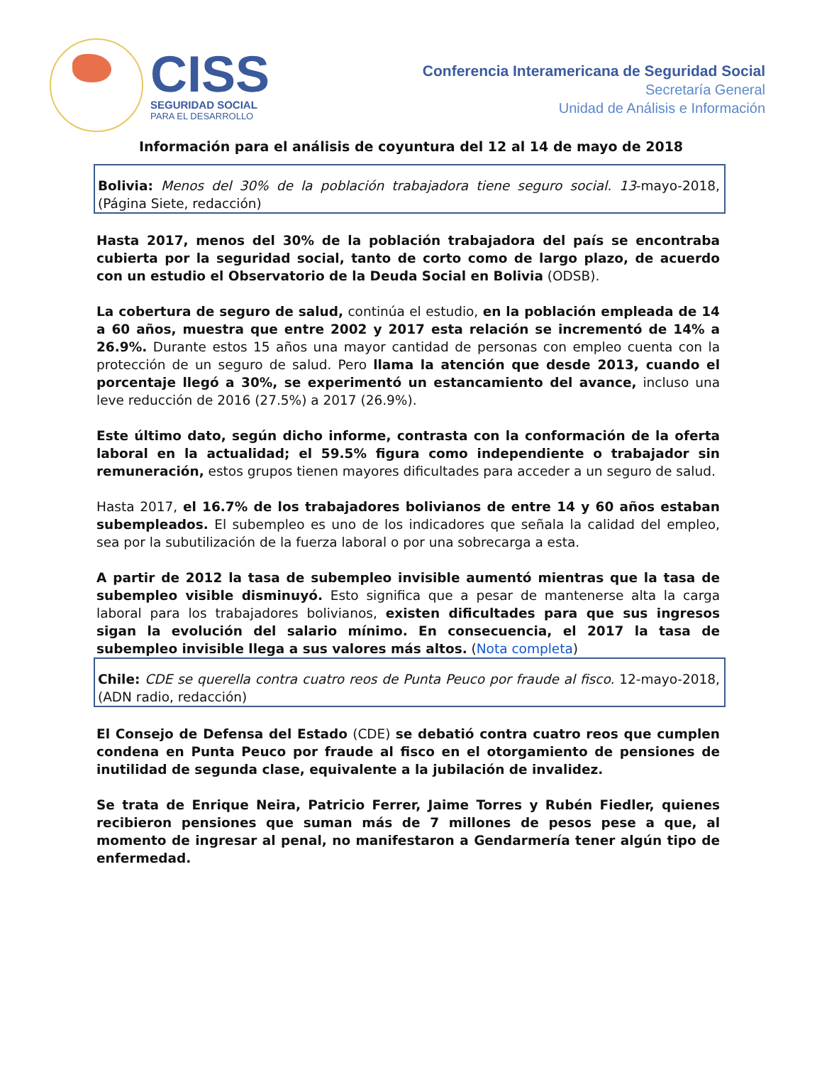CISS
SEGURIDAD SOCIAL
PARA EL DESARROLLO
Conferencia Interamericana de Seguridad Social
Secretaría General
Unidad de Análisis e Información
Información para el análisis de coyuntura del 12 al 14 de mayo de 2018
Bolivia: Menos del 30% de la población trabajadora tiene seguro social. 13-mayo-2018, (Página Siete, redacción)
Hasta 2017, menos del 30% de la población trabajadora del país se encontraba cubierta por la seguridad social, tanto de corto como de largo plazo, de acuerdo con un estudio el Observatorio de la Deuda Social en Bolivia (ODSB).
La cobertura de seguro de salud, continúa el estudio, en la población empleada de 14 a 60 años, muestra que entre 2002 y 2017 esta relación se incrementó de 14% a 26.9%. Durante estos 15 años una mayor cantidad de personas con empleo cuenta con la protección de un seguro de salud. Pero llama la atención que desde 2013, cuando el porcentaje llegó a 30%, se experimentó un estancamiento del avance, incluso una leve reducción de 2016 (27.5%) a 2017 (26.9%).
Este último dato, según dicho informe, contrasta con la conformación de la oferta laboral en la actualidad; el 59.5% figura como independiente o trabajador sin remuneración, estos grupos tienen mayores dificultades para acceder a un seguro de salud.
Hasta 2017, el 16.7% de los trabajadores bolivianos de entre 14 y 60 años estaban subempleados. El subempleo es uno de los indicadores que señala la calidad del empleo, sea por la subutilización de la fuerza laboral o por una sobrecarga a esta.
A partir de 2012 la tasa de subempleo invisible aumentó mientras que la tasa de subempleo visible disminuyó. Esto significa que a pesar de mantenerse alta la carga laboral para los trabajadores bolivianos, existen dificultades para que sus ingresos sigan la evolución del salario mínimo. En consecuencia, el 2017 la tasa de subempleo invisible llega a sus valores más altos. (Nota completa)
Chile: CDE se querella contra cuatro reos de Punta Peuco por fraude al fisco. 12-mayo-2018, (ADN radio, redacción)
El Consejo de Defensa del Estado (CDE) se debatió contra cuatro reos que cumplen condena en Punta Peuco por fraude al fisco en el otorgamiento de pensiones de inutilidad de segunda clase, equivalente a la jubilación de invalidez.
Se trata de Enrique Neira, Patricio Ferrer, Jaime Torres y Rubén Fiedler, quienes recibieron pensiones que suman más de 7 millones de pesos pese a que, al momento de ingresar al penal, no manifestaron a Gendarmería tener algún tipo de enfermedad.